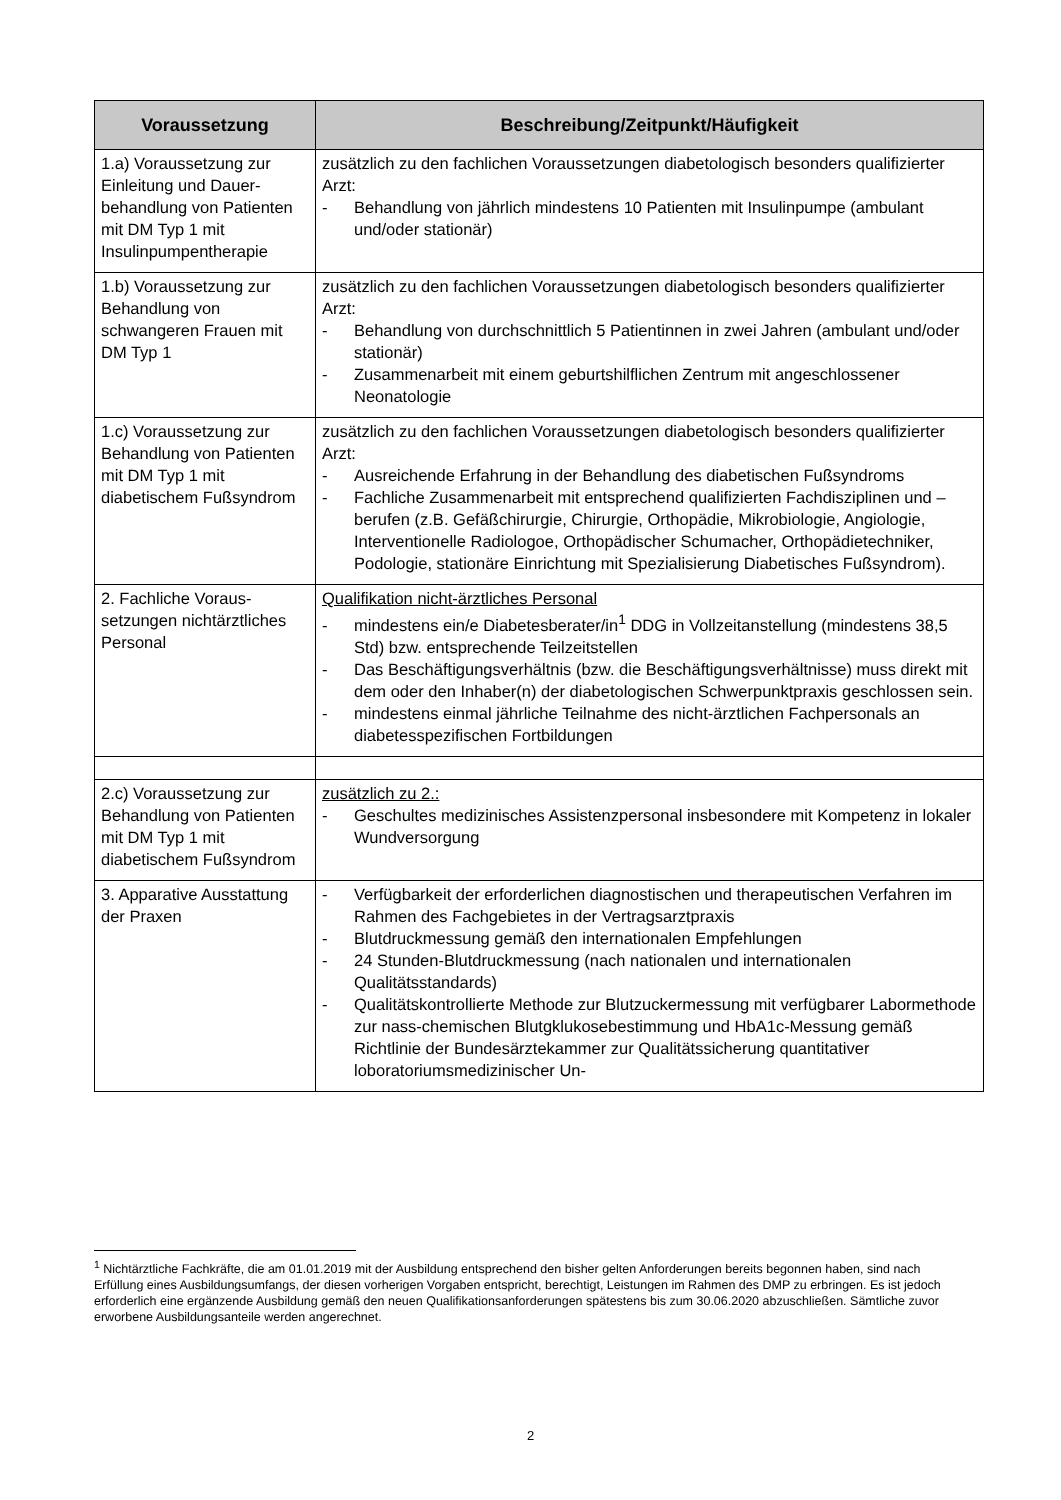| Voraussetzung | Beschreibung/Zeitpunkt/Häufigkeit |
| --- | --- |
| 1.a) Voraussetzung zur Einleitung und Dauer­behandlung von Patien­ten mit DM Typ 1 mit Insulinpumpentherapie | zusätzlich zu den fachlichen Voraussetzungen diabetologisch beson­ders qualifizierter Arzt: - Behandlung von jährlich mindestens 10 Patienten mit Insulinpumpe (ambulant und/oder stationär) |
| 1.b) Voraussetzung zur Behandlung von schwangeren Frauen mit DM Typ 1 | zusätzlich zu den fachlichen Voraussetzungen diabetologisch beson­ders qualifizierter Arzt: - Behandlung von durchschnittlich 5 Patientinnen in zwei Jahren (ambulant und/oder stationär) - Zusammenarbeit mit einem geburtshilflichen Zentrum mit ange­schlossener Neonatologie |
| 1.c) Voraussetzung zur Behandlung von Pati­enten mit DM Typ 1 mit diabetischem Fußsyn­drom | zusätzlich zu den fachlichen Voraussetzungen diabetologisch beson­ders qualifizierter Arzt: - Ausreichende Erfahrung in der Behandlung des diabetischen Fuß­syndroms - Fachliche Zusammenarbeit mit entsprechend qualifizierten Fach­disziplinen und –berufen (z.B. Gefäßchirurgie, Chirurgie, Orthopä­die, Mikrobiologie, Angiologie, Interventionelle Radiologoe, Ortho­pädischer Schumacher, Orthopädietechniker, Podologie, stationäre Einrichtung mit Spezialisierung Diabetisches Fußsyndrom). |
| 2. Fachliche Voraus­setzungen nicht­ärztliches Personal | Qualifikation nicht-ärztliches Personal - mindestens ein/e Diabetesberater/in<sup>1</sup> DDG in Vollzeitanstellung (mindestens 38,5 Std) bzw. entsprechende Teilzeitstellen - Das Beschäftigungsverhältnis (bzw. die Beschäftigungsverhältnis­se) muss direkt mit dem oder den Inhaber(n) der diabetologischen Schwerpunktpraxis geschlossen sein. - mindestens einmal jährliche Teilnahme des nicht-ärztlichen Fach­personals an diabetesspezifischen Fortbildungen |
| 2.c) Voraussetzung zur Behandlung von Pati­enten mit DM Typ 1 mit diabetischem Fußsyn­drom | zusätzlich zu 2.: - Geschultes medizinisches Assistenzpersonal insbesondere mit Kompetenz in lokaler Wundversorgung |
| 3. Apparative Ausstat­tung der Praxen | - Verfügbarkeit der erforderlichen diagnostischen und therapeuti­schen Verfahren im Rahmen des Fachgebietes in der Vertragsarzt­praxis - Blutdruckmessung gemäß den internationalen Empfehlungen - 24 Stunden-Blutdruckmessung (nach nationalen und internationalen Qualitätsstandards) - Qualitätskontrollierte Methode zur Blutzuckermessung mit verfügba­rer Labormethode zur nass-chemischen Blutgklukosebestimmung und HbA1c-Messung gemäß Richtlinie der Bundesärztekammer zur Qualitätssicherung quantitativer loboratoriumsmedizinischer Un- |
<sup>1</sup> Nichtärztliche Fachkräfte, die am 01.01.2019 mit der Ausbildung entsprechend den bisher gelten Anforderungen be­reits begonnen haben, sind nach Erfüllung eines Ausbildungsumfangs, der diesen vorherigen Vorgaben entspricht, berechtigt, Leistungen im Rahmen des DMP zu erbringen. Es ist jedoch erforderlich eine ergänzende Ausbildung ge­mäß den neuen Qualifikationsanforderungen spätestens bis zum 30.06.2020 abzuschließen. Sämtliche zuvor erworbe­ne Ausbildungsanteile werden angerechnet.
2